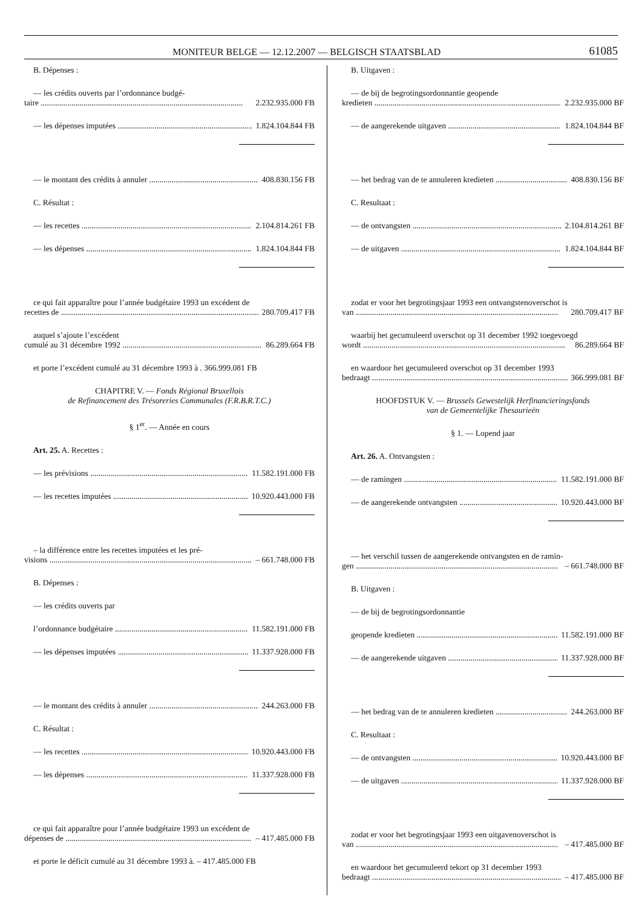MONITEUR BELGE — 12.12.2007 — BELGISCH STAATSBLAD 61085
B. Dépenses :
— les crédits ouverts par l’ordonnance budgé-
taire 2.232.935.000 FB
— les dépenses imputées 1.824.104.844 FB
— le montant des crédits à annuler 408.830.156 FB
C. Résultat :
— les recettes 2.104.814.261 FB
— les dépenses 1.824.104.844 FB
ce qui fait apparaître pour l’année budgétaire 1993 un excédent de
recettes de 280.709.417 FB
auquel s’ajoute l’excédent
cumulé au 31 décembre 1992 86.289.664 FB
et porte l’excédent cumulé au 31 décembre 1993 à . 366.999.081 FB
CHAPITRE V. — Fonds Régional Bruxellois
de Refinancement des Trésoreries Communales (F.R.B.R.T.C.)
§ 1<sup>er</sup>. — Année en cours
Art. 25. A. Recettes :
— les prévisions 11.582.191.000 FB
— les recettes imputées 10.920.443.000 FB
– la différence entre les recettes imputées et les pré-
visions – 661.748.000 FB
B. Dépenses :
— les crédits ouverts par
l’ordonnance budgétaire 11.582.191.000 FB
— les dépenses imputées 11.337.928.000 FB
— le montant des crédits à annuler 244.263.000 FB
C. Résultat :
— les recettes 10.920.443.000 FB
— les dépenses 11.337.928.000 FB
ce qui fait apparaître pour l’année budgétaire 1993 un excédent de
dépenses de – 417.485.000 FB
et porte le déficit cumulé au 31 décembre 1993 à. – 417.485.000 FB
B. Uitgaven :
— de bij de begrotingsordonnantie geopende
kredieten 2.232.935.000 BF
— de aangerekende uitgaven 1.824.104.844 BF
— het bedrag van de te annuleren kredieten 408.830.156 BF
C. Resultaat :
— de ontvangsten 2.104.814.261 BF
— de uitgaven 1.824.104.844 BF
zodat er voor het begrotingsjaar 1993 een ontvangstenoverschot is
van 280.709.417 BF
waarbij het gecumuleerd overschot op 31 december 1992 toegevoegd
wordt 86.289.664 BF
en waardoor het gecumuleerd overschot op 31 december 1993
bedraagt 366.999.081 BF
HOOFDSTUK V. — Brussels Gewestelijk Herfinancieringsfonds
van de Gemeentelijke Thesaurieën
§ 1. — Lopend jaar
Art. 26. A. Ontvangsten :
— de ramingen 11.582.191.000 BF
— de aangerekende ontvangsten 10.920.443.000 BF
— het verschil tussen de aangerekende ontvangsten en de ramin-
gen – 661.748.000 BF
B. Uitgaven :
— de bij de begrotingsordonnantie
geopende kredieten 11.582.191.000 BF
— de aangerekende uitgaven 11.337.928.000 BF
— het bedrag van de te annuleren kredieten 244.263.000 BF
C. Resultaat :
— de ontvangsten 10.920.443.000 BF
— de uitgaven 11.337.928.000 BF
zodat er voor het begrotingsjaar 1993 een uitgavenoverschot is
van – 417.485.000 BF
en waardoor het gecumuleerd tekort op 31 december 1993
bedraagt – 417.485.000 BF